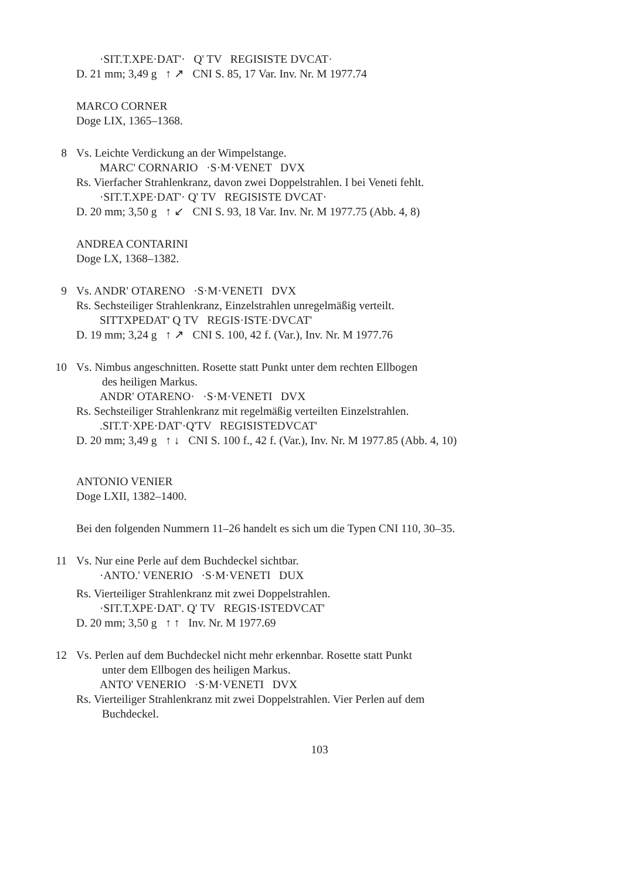·SIT.T.XPE·DAT'· Q' TV REGISISTE DVCAT·
D. 21 mm; 3,49 g ↑ ↗ CNI S. 85, 17 Var. Inv. Nr. M 1977.74
MARCO CORNER
Doge LIX, 1365–1368.
8 Vs. Leichte Verdickung an der Wimpelstange.
MARC' CORNARIO ·S·M·VENET DVX
Rs. Vierfacher Strahlenkranz, davon zwei Doppelstrahlen. I bei Veneti fehlt.
·SIT.T.XPE·DAT'· Q' TV REGISISTE DVCAT·
D. 20 mm; 3,50 g ↑ ↙ CNI S. 93, 18 Var. Inv. Nr. M 1977.75 (Abb. 4, 8)
ANDREA CONTARINI
Doge LX, 1368–1382.
9 Vs. ANDR' OTARENO ·S·M·VENETI DVX
Rs. Sechsteiliger Strahlenkranz, Einzelstrahlen unregelmäßig verteilt.
SITTXPEDAT' Q TV REGIS·ISTE·DVCAT'
D. 19 mm; 3,24 g ↑ ↗ CNI S. 100, 42 f. (Var.), Inv. Nr. M 1977.76
10 Vs. Nimbus angeschnitten. Rosette statt Punkt unter dem rechten Ellbogen
des heiligen Markus.
ANDR' OTARENO· ·S·M·VENETI DVX
Rs. Sechsteiliger Strahlenkranz mit regelmäßig verteilten Einzelstrahlen.
.SIT.T·XPE·DAT'·Q'TV REGISISTEDVCAT'
D. 20 mm; 3,49 g ↑ ↓ CNI S. 100 f., 42 f. (Var.), Inv. Nr. M 1977.85 (Abb. 4, 10)
ANTONIO VENIER
Doge LXII, 1382–1400.
Bei den folgenden Nummern 11–26 handelt es sich um die Typen CNI 110, 30–35.
11 Vs. Nur eine Perle auf dem Buchdeckel sichtbar.
·ANTO.' VENERIO ·S·M·VENETI DUX
Rs. Vierteiliger Strahlenkranz mit zwei Doppelstrahlen.
·SIT.T.XPE·DAT'. Q' TV REGIS·ISTEDVCAT'
D. 20 mm; 3,50 g ↑ ↑ Inv. Nr. M 1977.69
12 Vs. Perlen auf dem Buchdeckel nicht mehr erkennbar. Rosette statt Punkt
unter dem Ellbogen des heiligen Markus.
ANTO' VENERIO ·S·M·VENETI DVX
Rs. Vierteiliger Strahlenkranz mit zwei Doppelstrahlen. Vier Perlen auf dem
Buchdeckel.
103